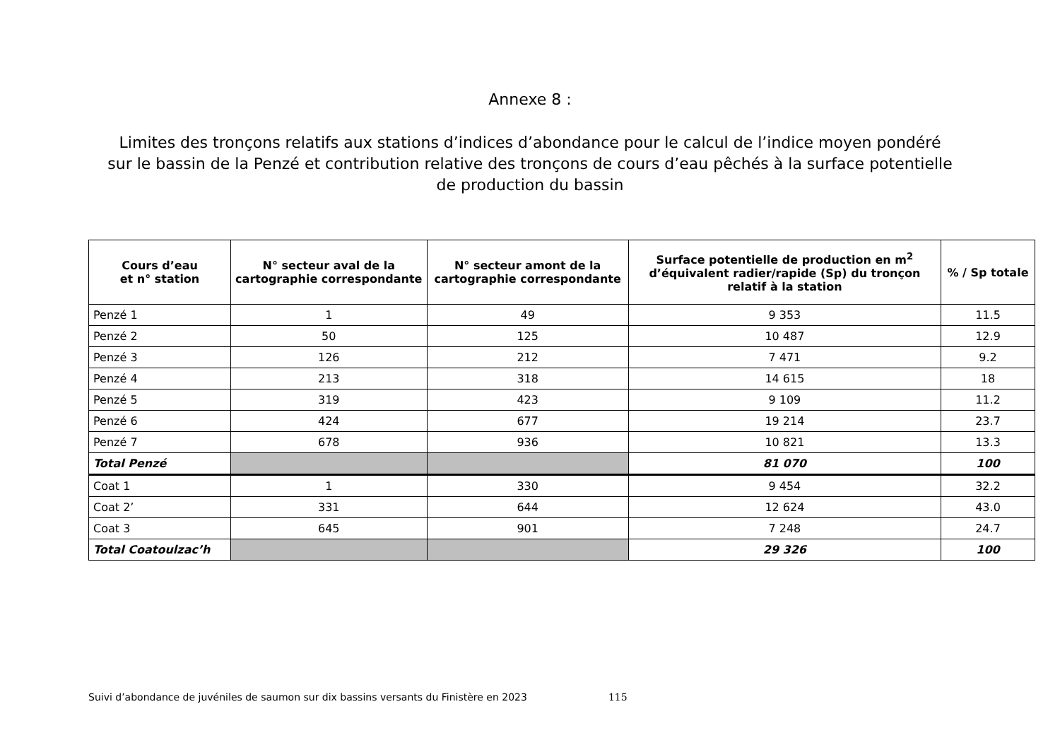Annexe 8 :
Limites des tronçons relatifs aux stations d’indices d’abondance pour le calcul de l’indice moyen pondéré sur le bassin de la Penzé et contribution relative des tronçons de cours d’eau pêchés à la surface potentielle de production du bassin
| Cours d’eau et n° station | N° secteur aval de la cartographie correspondante | N° secteur amont de la cartographie correspondante | Surface potentielle de production en m<sup>2</sup> d’équivalent radier/rapide (Sp) du tronçon relatif à la station | % / Sp totale |
| --- | --- | --- | --- | --- |
| Penzé 1 | 1 | 49 | 9 353 | 11.5 |
| Penzé 2 | 50 | 125 | 10 487 | 12.9 |
| Penzé 3 | 126 | 212 | 7 471 | 9.2 |
| Penzé 4 | 213 | 318 | 14 615 | 18 |
| Penzé 5 | 319 | 423 | 9 109 | 11.2 |
| Penzé 6 | 424 | 677 | 19 214 | 23.7 |
| Penzé 7 | 678 | 936 | 10 821 | 13.3 |
| Total Penzé | | | 81 070 | 100 |
| Coat 1 | 1 | 330 | 9 454 | 32.2 |
| Coat 2’ | 331 | 644 | 12 624 | 43.0 |
| Coat 3 | 645 | 901 | 7 248 | 24.7 |
| Total Coatoulzac’h | | | 29 326 | 100 |
Suivi d’abondance de juvéniles de saumon sur dix bassins versants du Finistère en 2023 115